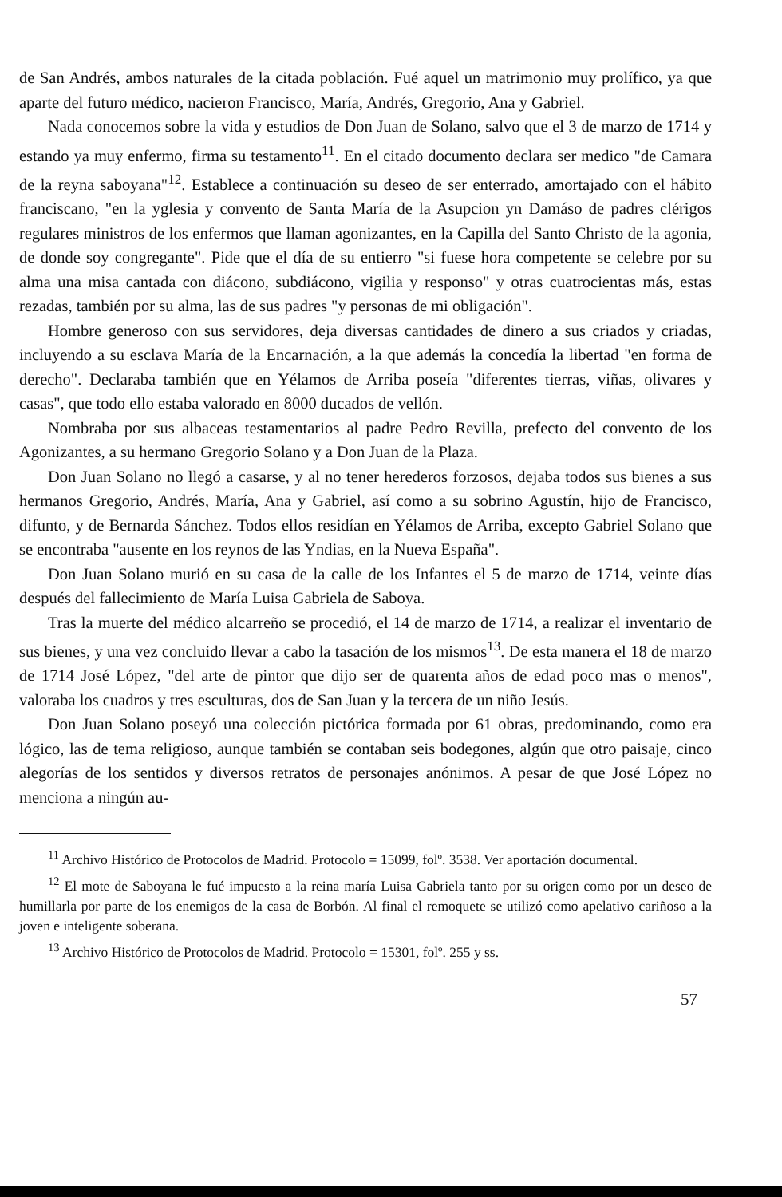de San Andrés, ambos naturales de la citada población. Fué aquel un matrimonio muy prolífico, ya que aparte del futuro médico, nacieron Francisco, María, Andrés, Gregorio, Ana y Gabriel.
Nada conocemos sobre la vida y estudios de Don Juan de Solano, salvo que el 3 de marzo de 1714 y estando ya muy enfermo, firma su testamento<sup>11</sup>. En el citado documento declara ser medico "de Camara de la reyna saboyana"<sup>12</sup>. Establece a continuación su deseo de ser enterrado, amortajado con el hábito franciscano, "en la yglesia y convento de Santa María de la Asupcion yn Damáso de padres clérigos regulares ministros de los enfermos que llaman agonizantes, en la Capilla del Santo Christo de la agonia, de donde soy congregante". Pide que el día de su entierro "si fuese hora competente se celebre por su alma una misa cantada con diácono, subdiácono, vigilia y responso" y otras cuatrocientas más, estas rezadas, también por su alma, las de sus padres "y personas de mi obligación".
Hombre generoso con sus servidores, deja diversas cantidades de dinero a sus criados y criadas, incluyendo a su esclava María de la Encarnación, a la que además la concedía la libertad "en forma de derecho". Declaraba también que en Yélamos de Arriba poseía "diferentes tierras, viñas, olivares y casas", que todo ello estaba valorado en 8000 ducados de vellón.
Nombraba por sus albaceas testamentarios al padre Pedro Revilla, prefecto del convento de los Agonizantes, a su hermano Gregorio Solano y a Don Juan de la Plaza.
Don Juan Solano no llegó a casarse, y al no tener herederos forzosos, dejaba todos sus bienes a sus hermanos Gregorio, Andrés, María, Ana y Gabriel, así como a su sobrino Agustín, hijo de Francisco, difunto, y de Bernarda Sánchez. Todos ellos residían en Yélamos de Arriba, excepto Gabriel Solano que se encontraba "ausente en los reynos de las Yndias, en la Nueva España".
Don Juan Solano murió en su casa de la calle de los Infantes el 5 de marzo de 1714, veinte días después del fallecimiento de María Luisa Gabriela de Saboya.
Tras la muerte del médico alcarreño se procedió, el 14 de marzo de 1714, a realizar el inventario de sus bienes, y una vez concluido llevar a cabo la tasación de los mismos<sup>13</sup>. De esta manera el 18 de marzo de 1714 José López, "del arte de pintor que dijo ser de quarenta años de edad poco mas o menos", valoraba los cuadros y tres esculturas, dos de San Juan y la tercera de un niño Jesús.
Don Juan Solano poseyó una colección pictórica formada por 61 obras, predominando, como era lógico, las de tema religioso, aunque también se contaban seis bodegones, algún que otro paisaje, cinco alegorías de los sentidos y diversos retratos de personajes anónimos. A pesar de que José López no menciona a ningún au-
<sup>11</sup> Archivo Histórico de Protocolos de Madrid. Protocolo = 15099, folº. 3538. Ver aportación documental.
<sup>12</sup> El mote de Saboyana le fué impuesto a la reina maría Luisa Gabriela tanto por su origen como por un deseo de humillarla por parte de los enemigos de la casa de Borbón. Al final el remoquete se utilizó como apelativo cariñoso a la joven e inteligente soberana.
<sup>13</sup> Archivo Histórico de Protocolos de Madrid. Protocolo = 15301, folº. 255 y ss.
57